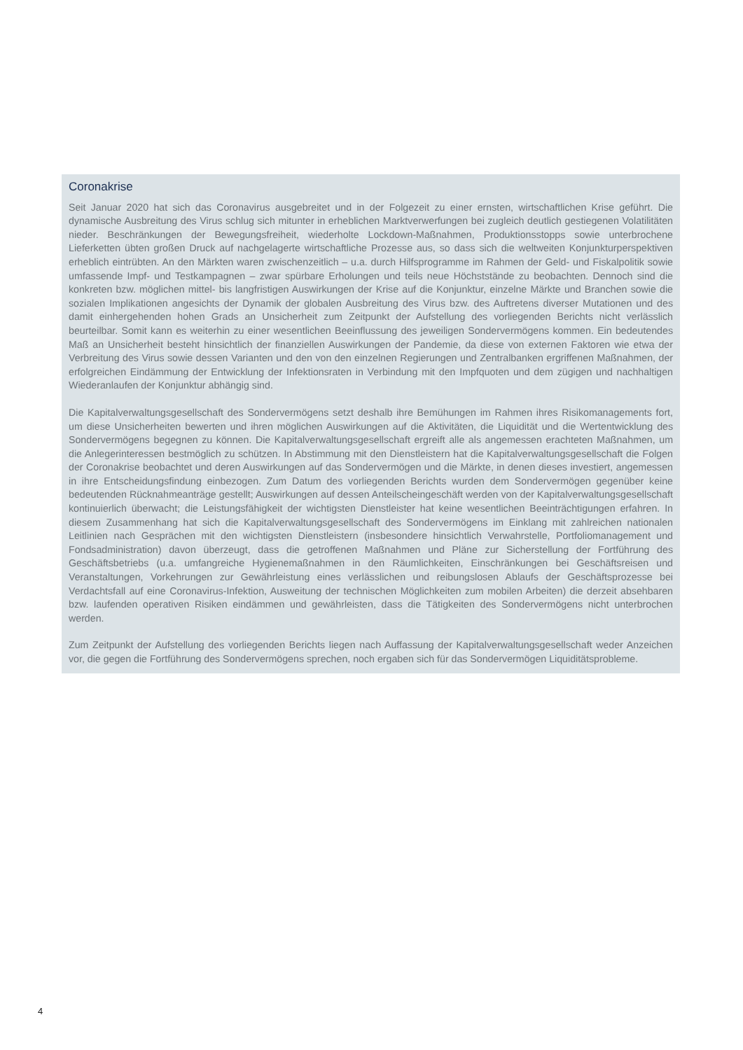Coronakrise
Seit Januar 2020 hat sich das Coronavirus ausgebreitet und in der Folgezeit zu einer ernsten, wirtschaftlichen Krise geführt. Die dynamische Ausbreitung des Virus schlug sich mitunter in erheblichen Marktverwerfungen bei zugleich deutlich gestiegenen Volatilitäten nieder. Beschränkungen der Bewegungsfreiheit, wiederholte Lockdown-Maßnahmen, Produktionsstopps sowie unterbrochene Lieferketten übten großen Druck auf nachgelagerte wirtschaftliche Prozesse aus, so dass sich die weltweiten Konjunkturperspektiven erheblich eintrübten. An den Märkten waren zwischenzeit­lich – u.a. durch Hilfsprogramme im Rahmen der Geld- und Fiskalpolitik sowie umfassende Impf- und Testkampagnen – zwar spürbare Erholungen und teils neue Höchststände zu beobachten. Dennoch sind die konkreten bzw. möglichen mittel- bis langfristigen Auswirkungen der Krise auf die Konjunktur, einzelne Märkte und Branchen sowie die sozialen Implikationen angesichts der Dynamik der globalen Ausbreitung des Virus bzw. des Auftretens diverser Mutationen und des damit einhergehenden hohen Grads an Unsicherheit zum Zeitpunkt der Aufstellung des vorliegenden Berichts nicht verlässlich beurteilbar. Somit kann es weiterhin zu einer wesentlichen Beeinflussung des jeweiligen Sonderver­mögens kommen. Ein bedeutendes Maß an Unsicherheit besteht hinsichtlich der finanziellen Auswirkungen der Pandemie, da diese von externen Faktoren wie etwa der Verbreitung des Virus sowie dessen Varianten und den von den einzelnen Regierungen und Zentralbanken ergriffenen Maßnahmen, der erfolgreichen Eindämmung der Entwick­lung der Infektionsraten in Verbindung mit den Impfquoten und dem zügigen und nachhaltigen Wiederanlaufen der Konjunktur abhängig sind.
Die Kapitalverwaltungsgesellschaft des Sondervermögens setzt deshalb ihre Bemühungen im Rahmen ihres Risiko­managements fort, um diese Unsicherheiten bewerten und ihren möglichen Auswirkungen auf die Aktivitäten, die Liquidität und die Wertentwicklung des Sondervermögens begegnen zu können. Die Kapitalverwaltungsgesellschaft ergreift alle als angemessen erachteten Maßnahmen, um die Anlegerinteressen bestmöglich zu schützen. In Abstim­mung mit den Dienstleistern hat die Kapitalverwaltungsgesellschaft die Folgen der Coronakrise beobachtet und de­ren Auswirkungen auf das Sondervermögen und die Märkte, in denen dieses investiert, angemessen in ihre Entschei­dungsfindung einbezogen. Zum Datum des vorliegenden Berichts wurden dem Sondervermögen gegenüber keine bedeutenden Rücknahmeanträge gestellt; Auswirkungen auf dessen Anteilscheingeschäft werden von der Kapital­verwaltungsgesellschaft kontinuierlich überwacht; die Leistungsfähigkeit der wichtigsten Dienstleister hat keine we­sentlichen Beeinträchtigungen erfahren. In diesem Zusammenhang hat sich die Kapitalverwaltungsgesellschaft des Sondervermögens im Einklang mit zahlreichen nationalen Leitlinien nach Gesprächen mit den wichtigsten Dienstleis­tern (insbesondere hinsichtlich Verwahrstelle, Portfoliomanagement und Fondsadministration) davon überzeugt, dass die getroffenen Maßnahmen und Pläne zur Sicherstellung der Fortführung des Geschäftsbetriebs (u.a. umfangreiche Hygienemaßnahmen in den Räumlichkeiten, Einschränkungen bei Geschäftsreisen und Veranstaltungen, Vorkehrun­gen zur Gewährleistung eines verlässlichen und reibungslosen Ablaufs der Geschäftsprozesse bei Verdachtsfall auf eine Coronavirus-Infektion, Ausweitung der technischen Möglichkeiten zum mobilen Arbeiten) die derzeit absehba­ren bzw. laufenden operativen Risiken eindämmen und gewährleisten, dass die Tätigkeiten des Sondervermögens nicht unterbrochen werden.
Zum Zeitpunkt der Aufstellung des vorliegenden Berichts liegen nach Auffassung der Kapitalverwaltungsgesellschaft weder Anzeichen vor, die gegen die Fortführung des Sondervermögens sprechen, noch ergaben sich für das Sonder­vermögen Liquiditätsprobleme.
4